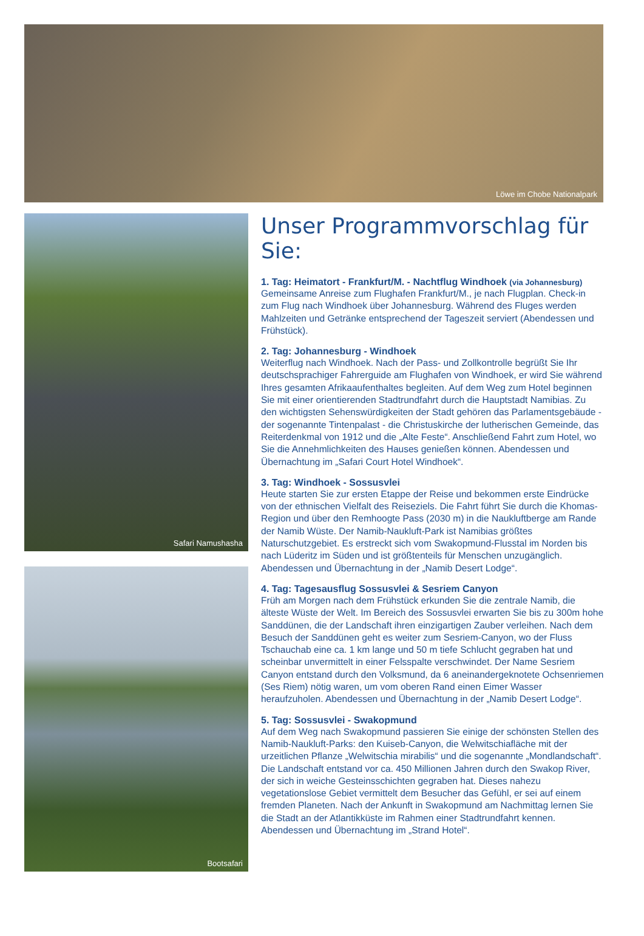Löwe im Chobe Nationalpark
Safari Namushasha
Bootsafari
Unser Programmvorschlag für Sie:
1. Tag: Heimatort - Frankfurt/M. - Nachtflug Windhoek (via Johannesburg)
Gemeinsame Anreise zum Flughafen Frankfurt/M., je nach Flugplan. Check-in zum Flug nach Windhoek über Johannesburg. Während des Fluges werden Mahlzeiten und Getränke entsprechend der Tageszeit serviert (Abendessen und Frühstück).
2. Tag: Johannesburg - Windhoek
Weiterflug nach Windhoek. Nach der Pass- und Zollkontrolle begrüßt Sie Ihr deutschsprachiger Fahrerguide am Flughafen von Windhoek, er wird Sie während Ihres gesamten Afrikaaufenthaltes begleiten. Auf dem Weg zum Hotel beginnen Sie mit einer orientierenden Stadtrundfahrt durch die Hauptstadt Namibias. Zu den wichtigsten Sehenswürdigkeiten der Stadt gehören das Parlamentsgebäude - der sogenannte Tintenpalast - die Christuskirche der lutherischen Gemeinde, das Reiterdenkmal von 1912 und die „Alte Feste“. Anschließend Fahrt zum Hotel, wo Sie die Annehmlichkeiten des Hauses genießen können. Abendessen und Übernachtung im „Safari Court Hotel Windhoek“.
3. Tag: Windhoek - Sossusvlei
Heute starten Sie zur ersten Etappe der Reise und bekommen erste Eindrücke von der ethnischen Vielfalt des Reiseziels. Die Fahrt führt Sie durch die Khomas-Region und über den Remhoogte Pass (2030 m) in die Naukluftberge am Rande der Namib Wüste. Der Namib-Naukluft-Park ist Namibias größtes Naturschutzgebiet. Es erstreckt sich vom Swakopmund-Flusstal im Norden bis nach Lüderitz im Süden und ist größtenteils für Menschen unzugänglich. Abendessen und Übernachtung in der „Namib Desert Lodge“.
4. Tag: Tagesausflug Sossusvlei & Sesriem Canyon
Früh am Morgen nach dem Frühstück erkunden Sie die zentrale Namib, die älteste Wüste der Welt. Im Bereich des Sossusvlei erwarten Sie bis zu 300m hohe Sanddünen, die der Landschaft ihren einzigartigen Zauber verleihen. Nach dem Besuch der Sanddünen geht es weiter zum Sesriem-Canyon, wo der Fluss Tschauchab eine ca. 1 km lange und 50 m tiefe Schlucht gegraben hat und scheinbar unvermittelt in einer Felsspalte verschwindet. Der Name Sesriem Canyon entstand durch den Volksmund, da 6 aneinandergeknotete Ochsenriemen (Ses Riem) nötig waren, um vom oberen Rand einen Eimer Wasser heraufzuholen. Abendessen und Übernachtung in der „Namib Desert Lodge“.
5. Tag: Sossusvlei - Swakopmund
Auf dem Weg nach Swakopmund passieren Sie einige der schönsten Stellen des Namib-Naukluft-Parks: den Kuiseb-Canyon, die Welwitschiafläche mit der urzeitlichen Pflanze „Welwitschia mirabilis“ und die sogenannte „Mondlandschaft“. Die Landschaft entstand vor ca. 450 Millionen Jahren durch den Swakop River, der sich in weiche Gesteinsschichten gegraben hat. Dieses nahezu vegetationslose Gebiet vermittelt dem Besucher das Gefühl, er sei auf einem fremden Planeten. Nach der Ankunft in Swakopmund am Nachmittag lernen Sie die Stadt an der Atlantikküste im Rahmen einer Stadtrundfahrt kennen. Abendessen und Übernachtung im „Strand Hotel“.